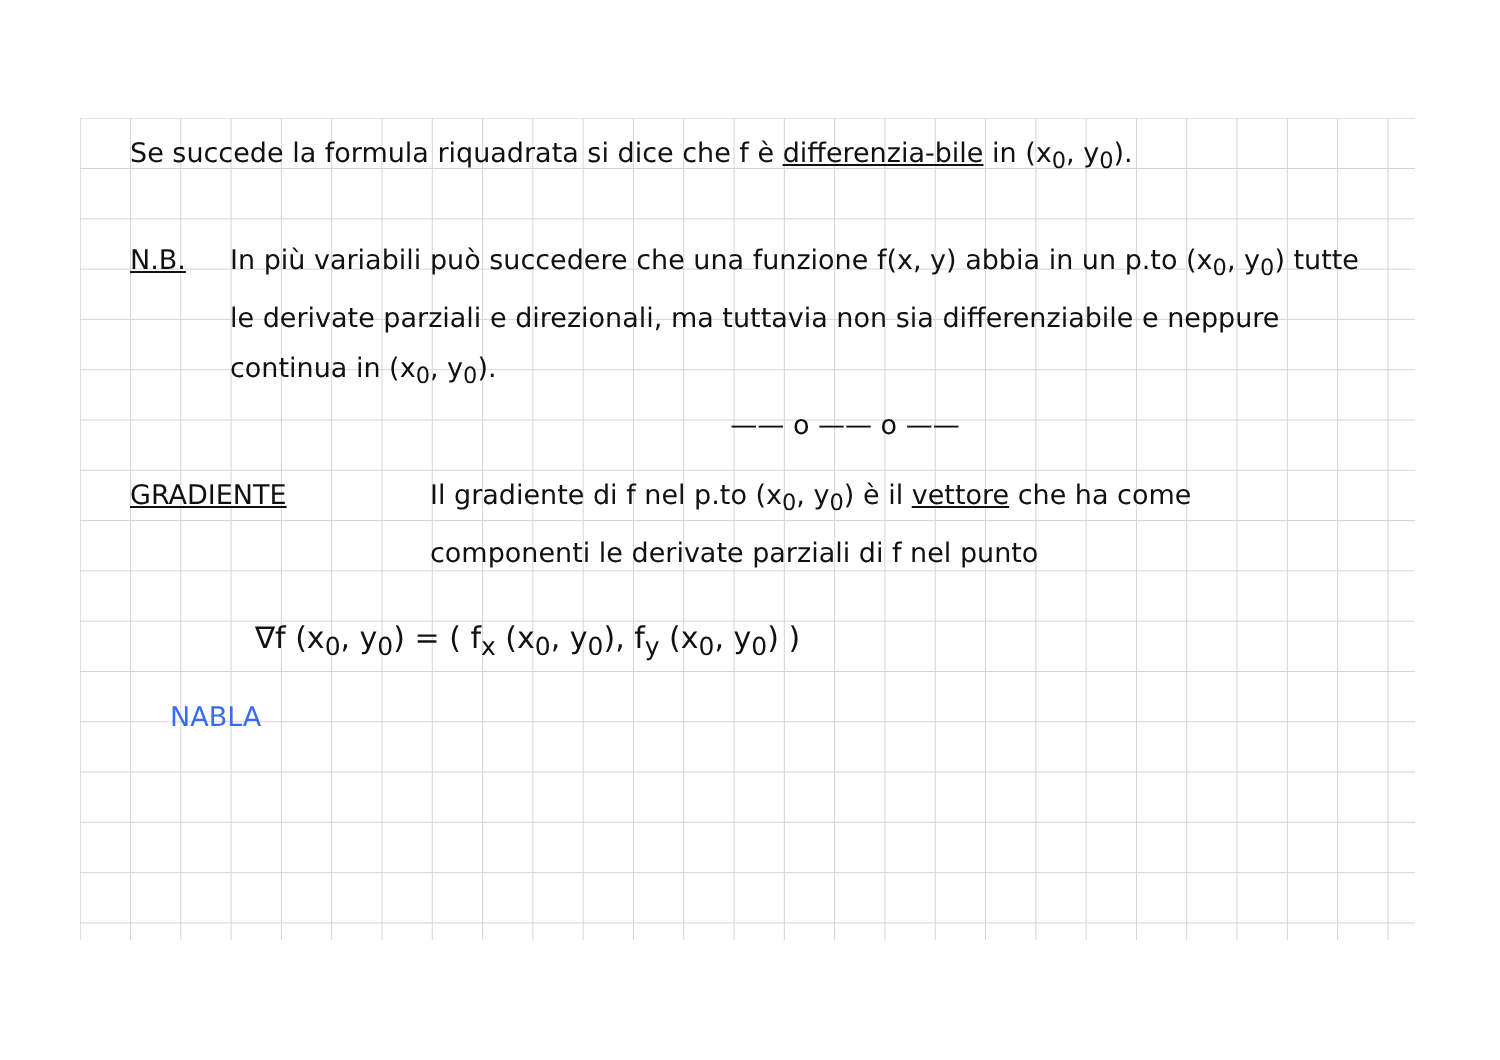Se succede la formula riquadrata si dice che f è differenzia-bile in (x<sub>0</sub>, y<sub>0</sub>).
N.B. In più variabili può succedere che una funzione f(x, y) abbia in un p.to (x<sub>0</sub>, y<sub>0</sub>) tutte le derivate parziali e direzionali, ma tuttavia non sia differenziabile e neppure continua in (x<sub>0</sub>, y<sub>0</sub>).
—— o —— o ——
GRADIENTE Il gradiente di f nel p.to (x<sub>0</sub>, y<sub>0</sub>) è il vettore che ha come componenti le derivate parziali di f nel punto
∇f (x<sub>0</sub>, y<sub>0</sub>) = ( f<sub>x</sub> (x<sub>0</sub>, y<sub>0</sub>), f<sub>y</sub> (x<sub>0</sub>, y<sub>0</sub>) )
NABLA